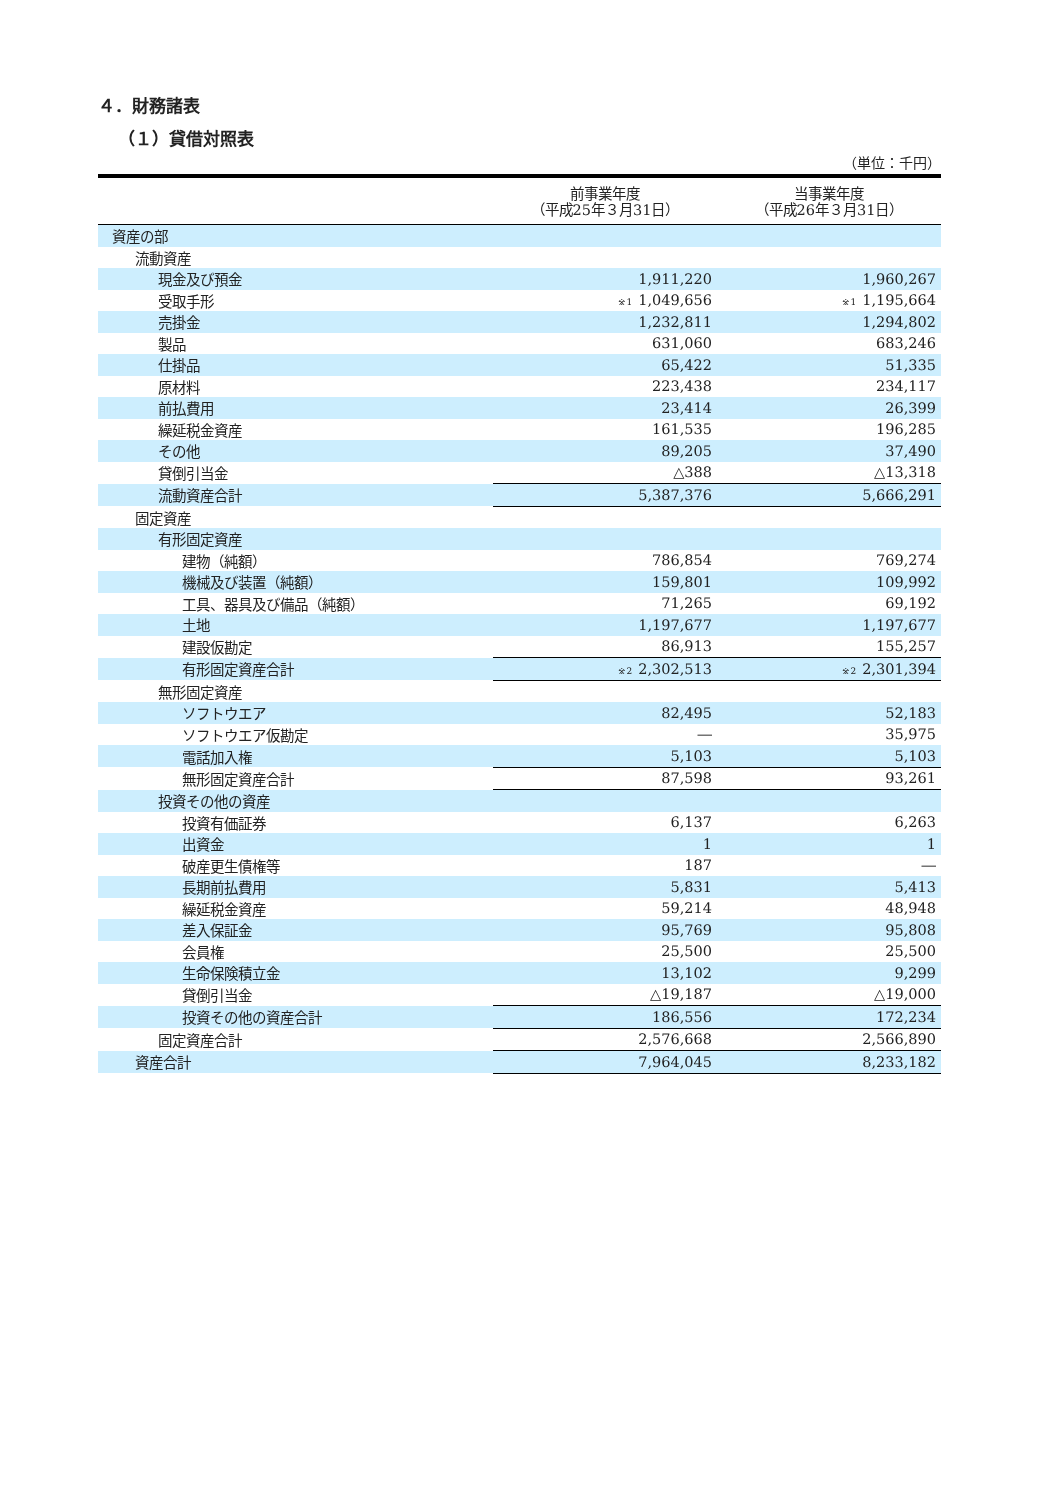４．財務諸表
（１）貸借対照表
（単位：千円）
| | 前事業年度 （平成25年３月31日） | 当事業年度 （平成26年３月31日） |
| --- | --- | --- |
| 資産の部 | | |
| 流動資産 | | |
| 現金及び預金 | 1,911,220 | 1,960,267 |
| 受取手形 | <sup>※1</sup>1,049,656 | <sup>※1</sup>1,195,664 |
| 売掛金 | 1,232,811 | 1,294,802 |
| 製品 | 631,060 | 683,246 |
| 仕掛品 | 65,422 | 51,335 |
| 原材料 | 223,438 | 234,117 |
| 前払費用 | 23,414 | 26,399 |
| 繰延税金資産 | 161,535 | 196,285 |
| その他 | 89,205 | 37,490 |
| 貸倒引当金 | △388 | △13,318 |
| 流動資産合計 | 5,387,376 | 5,666,291 |
| 固定資産 | | |
| 有形固定資産 | | |
| 建物（純額） | 786,854 | 769,274 |
| 機械及び装置（純額） | 159,801 | 109,992 |
| 工具、器具及び備品（純額） | 71,265 | 69,192 |
| 土地 | 1,197,677 | 1,197,677 |
| 建設仮勘定 | 86,913 | 155,257 |
| 有形固定資産合計 | <sup>※2</sup>2,302,513 | <sup>※2</sup>2,301,394 |
| 無形固定資産 | | |
| ソフトウエア | 82,495 | 52,183 |
| ソフトウエア仮勘定 | ― | 35,975 |
| 電話加入権 | 5,103 | 5,103 |
| 無形固定資産合計 | 87,598 | 93,261 |
| 投資その他の資産 | | |
| 投資有価証券 | 6,137 | 6,263 |
| 出資金 | 1 | 1 |
| 破産更生債権等 | 187 | ― |
| 長期前払費用 | 5,831 | 5,413 |
| 繰延税金資産 | 59,214 | 48,948 |
| 差入保証金 | 95,769 | 95,808 |
| 会員権 | 25,500 | 25,500 |
| 生命保険積立金 | 13,102 | 9,299 |
| 貸倒引当金 | △19,187 | △19,000 |
| 投資その他の資産合計 | 186,556 | 172,234 |
| 固定資産合計 | 2,576,668 | 2,566,890 |
| 資産合計 | 7,964,045 | 8,233,182 |